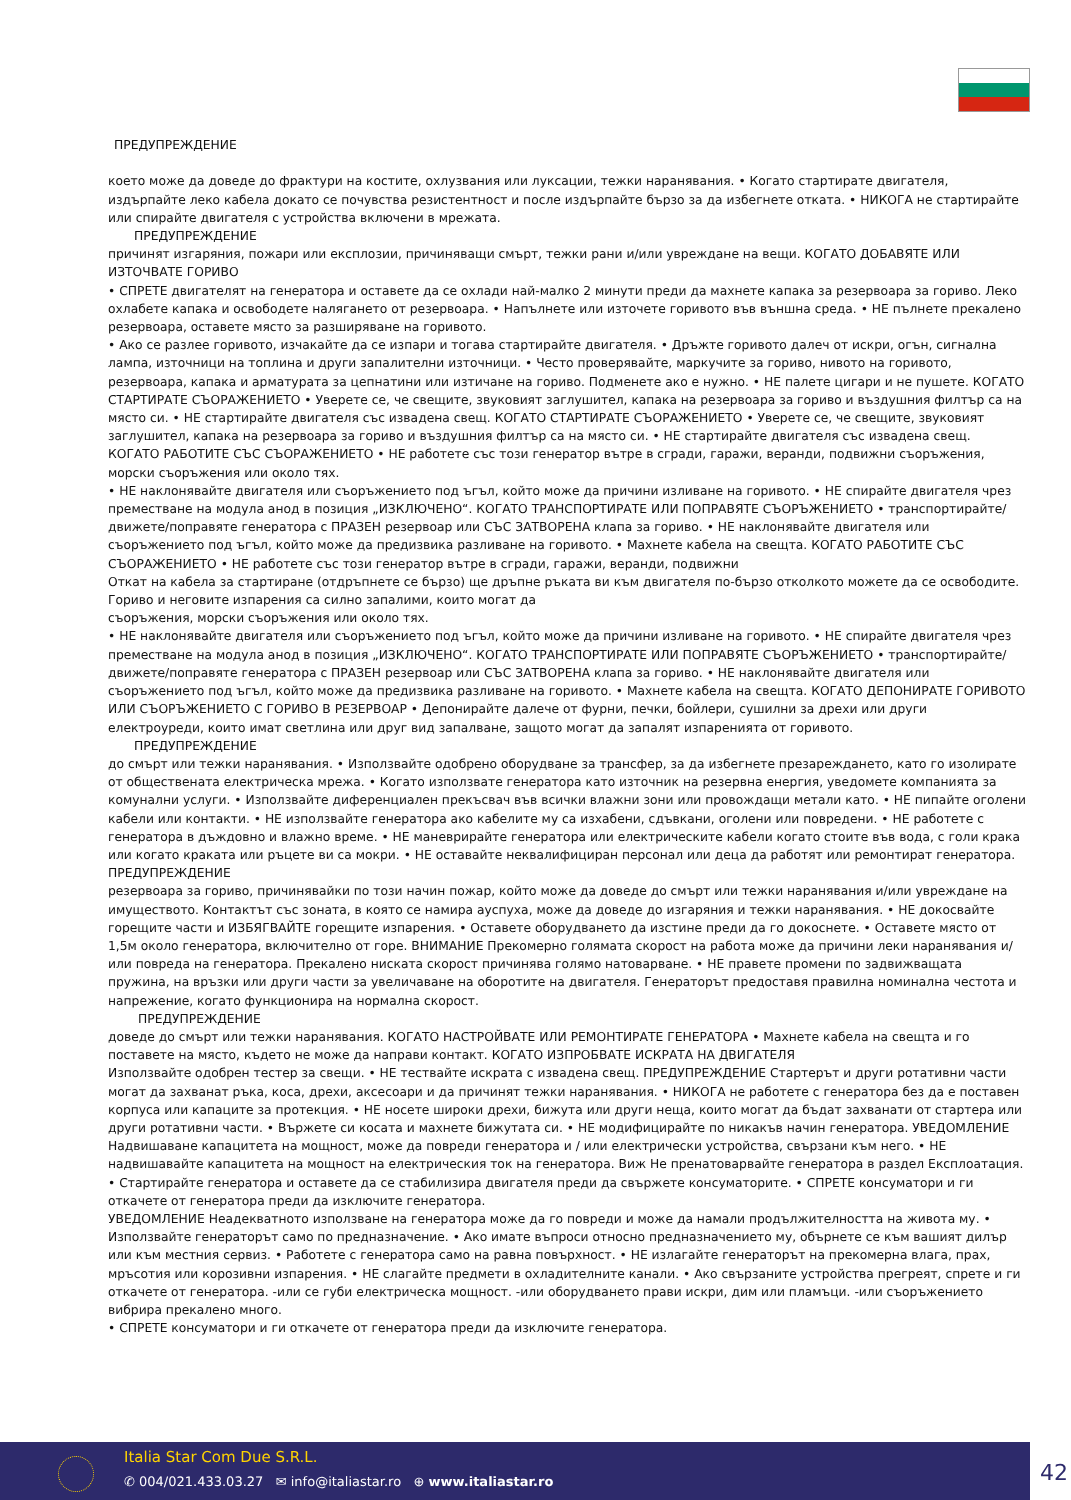ПРЕДУПРЕЖДЕНИЕ
което може да доведе до фрактури на костите, охлузвания или луксации, тежки наранявания. • Когато стартирате двигателя, издърпайте леко кабела докато се почувства резистентност и после издърпайте бързо за да избегнете отката. • НИКОГА не стартирайте или спирайте двигателя с устройства включени в мрежата.
ПРЕДУПРЕЖДЕНИЕ
причинят изгаряния, пожари или експлозии, причиняващи смърт, тежки рани и/или увреждане на вещи. КОГАТО ДОБАВЯТЕ ИЛИ ИЗТОЧВАТЕ ГОРИВО
• СПРЕТЕ двигателят на генератора и оставете да се охлади най-малко 2 минути преди да махнете капака за резервоара за гориво. Леко охлабете капака и освободете налягането от резервоара. • Напълнете или източете горивото във външна среда. • НЕ пълнете прекалено резервоара, оставете място за разширяване на горивото.
• Ако се разлее горивото, изчакайте да се изпари и тогава стартирайте двигателя. • Дръжте горивото далеч от искри, огън, сигнална лампа, източници на топлина и други запалителни източници. • Често проверявайте, маркучите за гориво, нивото на горивото, резервоара, капака и арматурата за цепнатини или изтичане на гориво. Подменете ако е нужно. • НЕ палете цигари и не пушете. КОГАТО СТАРТИРАТЕ СЪОРАЖЕНИЕТО • Уверете се, че свещите, звуковият заглушител, капака на резервоара за гориво и въздушния филтър са на място си. • НЕ стартирайте двигателя със извадена свещ. КОГАТО СТАРТИРАТЕ СЪОРАЖЕНИЕТО • Уверете се, че свещите, звуковият заглушител, капака на резервоара за гориво и въздушния филтър са на място си. • НЕ стартирайте двигателя със извадена свещ. КОГАТО РАБОТИТЕ СЪС СЪОРАЖЕНИЕТО • НЕ работете със този генератор вътре в сгради, гаражи, веранди, подвижни съоръжения, морски съоръжения или около тях.
• НЕ наклонявайте двигателя или съоръжението под ъгъл, който може да причини изливане на горивото. • НЕ спирайте двигателя чрез преместване на модула анод в позиция „ИЗКЛЮЧЕНО“. КОГАТО ТРАНСПОРТИРАТЕ ИЛИ ПОПРАВЯТЕ СЪОРЪЖЕНИЕТО • транспортирайте/движете/поправяте генератора с ПРАЗЕН резервоар или СЪС ЗАТВОРЕНА клапа за гориво. • НЕ наклонявайте двигателя или съоръжението под ъгъл, който може да предизвика разливане на горивото. • Махнете кабела на свещта. КОГАТО РАБОТИТЕ СЪС СЪОРАЖЕНИЕТО • НЕ работете със този генератор вътре в сгради, гаражи, веранди, подвижни
Откат на кабела за стартиране (отдръпнете се бързо) ще дръпне ръката ви към двигателя по-бързо отколкото можете да се освободите. Гориво и неговите изпарения са силно запалими, които могат да
съоръжения, морски съоръжения или около тях.
• НЕ наклонявайте двигателя или съоръжението под ъгъл, който може да причини изливане на горивото. • НЕ спирайте двигателя чрез преместване на модула анод в позиция „ИЗКЛЮЧЕНО“. КОГАТО ТРАНСПОРТИРАТЕ ИЛИ ПОПРАВЯТЕ СЪОРЪЖЕНИЕТО • транспортирайте/движете/поправяте генератора с ПРАЗЕН резервоар или СЪС ЗАТВОРЕНА клапа за гориво. • НЕ наклонявайте двигателя или съоръжението под ъгъл, който може да предизвика разливане на горивото. • Махнете кабела на свещта. КОГАТО ДЕПОНИРАТЕ ГОРИВОТО ИЛИ СЪОРЪЖЕНИЕТО С ГОРИВО В РЕЗЕРВОАР • Депонирайте далече от фурни, печки, бойлери, сушилни за дрехи или други електроуреди, които имат светлина или друг вид запалване, защото могат да запалят изпаренията от горивото.
ПРЕДУПРЕЖДЕНИЕ
до смърт или тежки наранявания. • Използвайте одобрено оборудване за трансфер, за да избегнете презареждането, като го изолирате от обществената електрическа мрежа. • Когато използвате генератора като източник на резервна енергия, уведомете компанията за комунални услуги. • Използвайте диференциален прекъсвач във всички влажни зони или провождащи метали като. • НЕ пипайте оголени кабели или контакти. • НЕ използвайте генератора ако кабелите му са изхабени, сдъвкани, оголени или повредени. • НЕ работете с генератора в дъждовно и влажно време. • НЕ маневрирайте генератора или електрическите кабели когато стоите във вода, с голи крака или когато краката или ръцете ви са мокри. • НЕ оставайте неквалифициран персонал или деца да работят или ремонтират генератора. ПРЕДУПРЕЖДЕНИЕ
резервоара за гориво, причинявайки по този начин пожар, който може да доведе до смърт или тежки наранявания и/или увреждане на имуществото. Контактът със зоната, в която се намира ауспуха, може да доведе до изгаряния и тежки наранявания. • НЕ докосвайте горещите части и ИЗБЯГВАЙТЕ горещите изпарения. • Оставете оборудването да изстине преди да го докоснете. • Оставете място от 1,5м около генератора, включително от горе. ВНИМАНИЕ Прекомерно голямата скорост на работа може да причини леки наранявания и/или повреда на генератора. Прекалено ниската скорост причинява голямо натоварване. • НЕ правете промени по задвижващата пружина, на връзки или други части за увеличаване на оборотите на двигателя. Генераторът предоставя правилна номинална честота и напрежение, когато функционира на нормална скорост.
ПРЕДУПРЕЖДЕНИЕ
доведе до смърт или тежки наранявания. КОГАТО НАСТРОЙВАТЕ ИЛИ РЕМОНТИРАТЕ ГЕНЕРАТОРА • Махнете кабела на свещта и го поставете на място, където не може да направи контакт. КОГАТО ИЗПРОБВАТЕ ИСКРАТА НА ДВИГАТЕЛЯ
Използвайте одобрен тестер за свещи. • НЕ тествайте искрата с извадена свещ. ПРЕДУПРЕЖДЕНИЕ Стартерът и други ротативни части могат да захванат ръка, коса, дрехи, аксесоари и да причинят тежки наранявания. • НИКОГА не работете с генератора без да е поставен корпуса или капаците за протекция. • НЕ носете широки дрехи, бижута или други неща, които могат да бъдат захванати от стартера или други ротативни части. • Вържете си косата и махнете бижутата си. • НЕ модифицирайте по никакъв начин генератора. УВЕДОМЛЕНИЕ Надвишаване капацитета на мощност, може да повреди генератора и / или електрически устройства, свързани към него. • НЕ надвишавайте капацитета на мощност на електрическия ток на генератора. Виж Не пренатоварвайте генератора в раздел Експлоатация. • Стартирайте генератора и оставете да се стабилизира двигателя преди да свържете консуматорите. • СПРЕТЕ консуматори и ги откачете от генератора преди да изключите генератора.
УВЕДОМЛЕНИЕ Неадекватното използване на генератора може да го повреди и може да намали продължителността на живота му. • Използвайте генераторът само по предназначение. • Ако имате въпроси относно предназначението му, обърнете се към вашият дилър или към местния сервиз. • Работете с генератора само на равна повърхност. • НЕ излагайте генераторът на прекомерна влага, прах, мръсотия или корозивни изпарения. • НЕ слагайте предмети в охладителните канали. • Ако свързаните устройства прегреят, спрете и ги откачете от генератора. -или се губи електрическа мощност. -или оборудването прави искри, дим или пламъци. -или съоръжението вибрира прекалено много.
• СПРЕТЕ консуматори и ги откачете от генератора преди да изключите генератора.
Italia Star Com Due S.R.L.
✆ 004/021.433.03.27 ✉ info@italiastar.ro ⊕ www.italiastar.ro
42